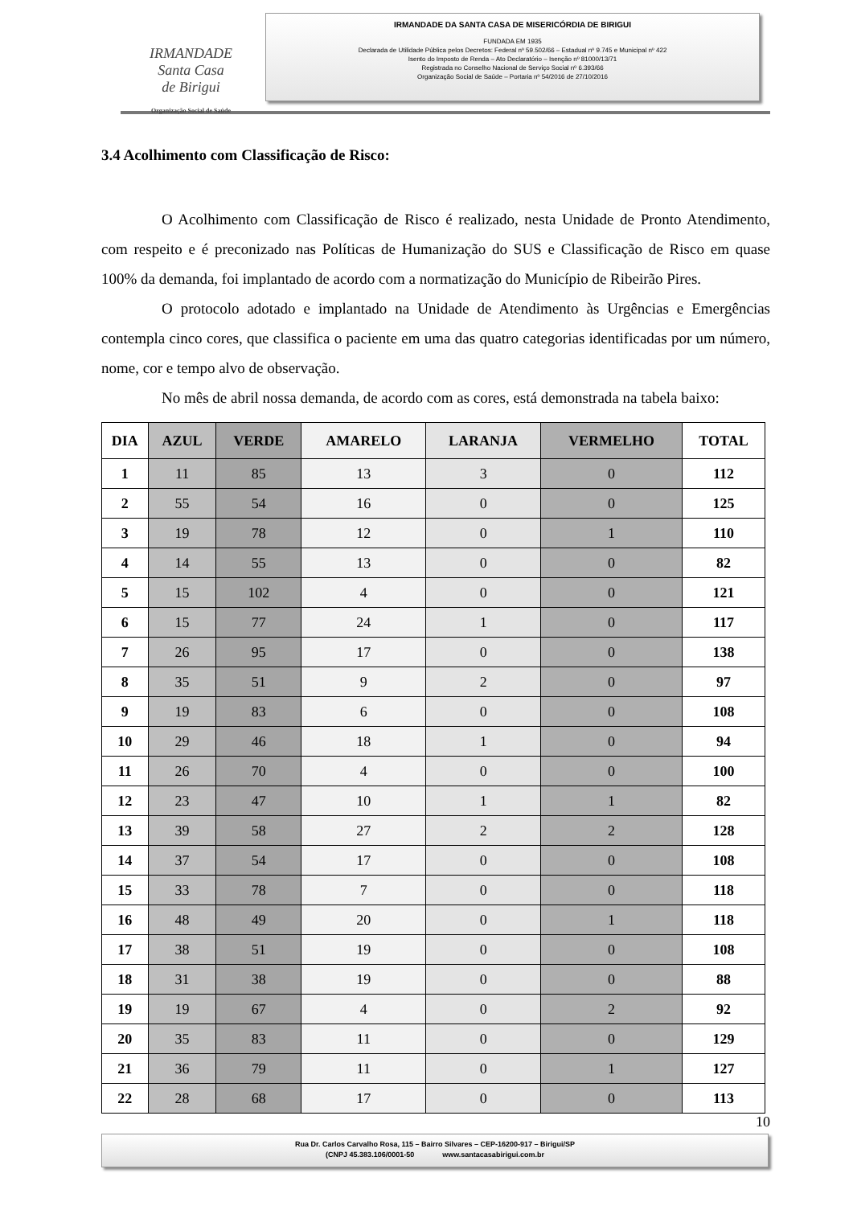IRMANDADE
Santa Casa
de Birigui
Organização Social de Saúde
IRMANDADE DA SANTA CASA DE MISERICÓRDIA DE BIRIGUI
FUNDADA EM 1935
Declarada de Utilidade Pública pelos Decretos: Federal nº 59.502/66 – Estadual nº 9.745 e Municipal nº 422
Isento do Imposto de Renda – Ato Declaratório – Isenção nº 81000/13/71
Registrada no Conselho Nacional de Serviço Social nº 6.393/66
Organização Social de Saúde – Portaria nº 54/2016 de 27/10/2016
3.4 Acolhimento com Classificação de Risco:
O Acolhimento com Classificação de Risco é realizado, nesta Unidade de Pronto Atendimento, com respeito e é preconizado nas Políticas de Humanização do SUS e Classificação de Risco em quase 100% da demanda, foi implantado de acordo com a normatização do Município de Ribeirão Pires.
O protocolo adotado e implantado na Unidade de Atendimento às Urgências e Emergências contempla cinco cores, que classifica o paciente em uma das quatro categorias identificadas por um número, nome, cor e tempo alvo de observação.
No mês de abril nossa demanda, de acordo com as cores, está demonstrada na tabela baixo:
| DIA | AZUL | VERDE | AMARELO | LARANJA | VERMELHO | TOTAL |
| --- | --- | --- | --- | --- | --- | --- |
| 1 | 11 | 85 | 13 | 3 | 0 | 112 |
| 2 | 55 | 54 | 16 | 0 | 0 | 125 |
| 3 | 19 | 78 | 12 | 0 | 1 | 110 |
| 4 | 14 | 55 | 13 | 0 | 0 | 82 |
| 5 | 15 | 102 | 4 | 0 | 0 | 121 |
| 6 | 15 | 77 | 24 | 1 | 0 | 117 |
| 7 | 26 | 95 | 17 | 0 | 0 | 138 |
| 8 | 35 | 51 | 9 | 2 | 0 | 97 |
| 9 | 19 | 83 | 6 | 0 | 0 | 108 |
| 10 | 29 | 46 | 18 | 1 | 0 | 94 |
| 11 | 26 | 70 | 4 | 0 | 0 | 100 |
| 12 | 23 | 47 | 10 | 1 | 1 | 82 |
| 13 | 39 | 58 | 27 | 2 | 2 | 128 |
| 14 | 37 | 54 | 17 | 0 | 0 | 108 |
| 15 | 33 | 78 | 7 | 0 | 0 | 118 |
| 16 | 48 | 49 | 20 | 0 | 1 | 118 |
| 17 | 38 | 51 | 19 | 0 | 0 | 108 |
| 18 | 31 | 38 | 19 | 0 | 0 | 88 |
| 19 | 19 | 67 | 4 | 0 | 2 | 92 |
| 20 | 35 | 83 | 11 | 0 | 0 | 129 |
| 21 | 36 | 79 | 11 | 0 | 1 | 127 |
| 22 | 28 | 68 | 17 | 0 | 0 | 113 |
10
Rua Dr. Carlos Carvalho Rosa, 115 – Bairro Silvares – CEP-16200-917 – Birigui/SP
(CNPJ 45.383.106/0001-50 www.santacasabirigui.com.br